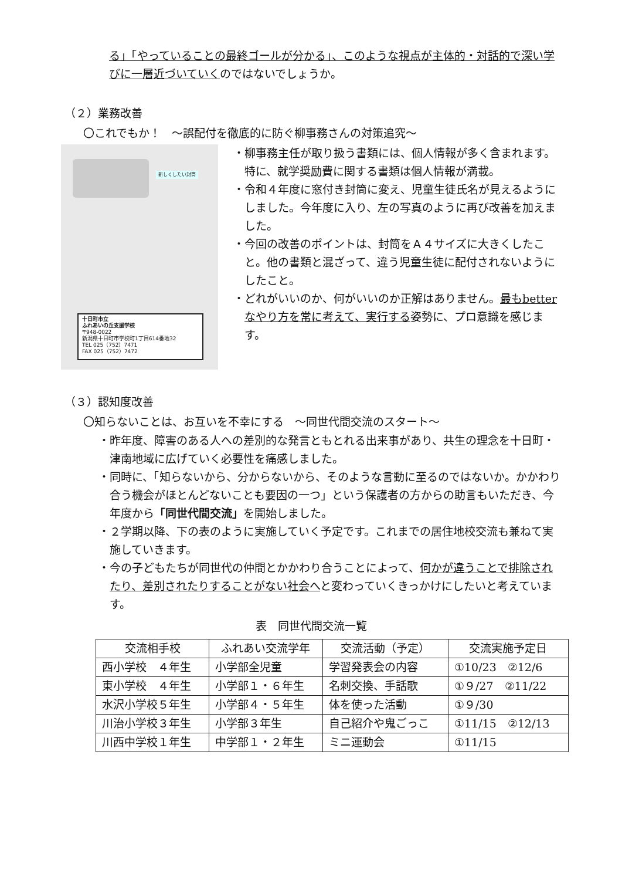る」「やっていることの最終ゴールが分かる」、このような視点が主体的・対話的で深い学びに一層近づいていくのではないでしょうか。
（２）業務改善
〇これでもか！　～誤配付を徹底的に防ぐ柳事務さんの対策追究～
新しくしたい封筒
十日町市立
ふれあいの丘支援学校
〒948-0022
新潟県十日町市学校町1丁目614番地32
TEL 025（752）7471
FAX 025（752）7472
・柳事務主任が取り扱う書類には、個人情報が多く含まれます。特に、就学奨励費に関する書類は個人情報が満載。
・令和４年度に窓付き封筒に変え、児童生徒氏名が見えるようにしました。今年度に入り、左の写真のように再び改善を加えました。
・今回の改善のポイントは、封筒をＡ４サイズに大きくしたこと。他の書類と混ざって、違う児童生徒に配付されないようにしたこと。
・どれがいいのか、何がいいのか正解はありません。最もbetterなやり方を常に考えて、実行する姿勢に、プロ意識を感じます。
（３）認知度改善
〇知らないことは、お互いを不幸にする　～同世代間交流のスタート～
・昨年度、障害のある人への差別的な発言ともとれる出来事があり、共生の理念を十日町・津南地域に広げていく必要性を痛感しました。
・同時に、「知らないから、分からないから、そのような言動に至るのではないか。かかわり合う機会がほとんどないことも要因の一つ」という保護者の方からの助言もいただき、今年度から「同世代間交流」を開始しました。
・２学期以降、下の表のように実施していく予定です。これまでの居住地校交流も兼ねて実施していきます。
・今の子どもたちが同世代の仲間とかかわり合うことによって、何かが違うことで排除されたり、差別されたりすることがない社会へと変わっていくきっかけにしたいと考えています。
表　同世代間交流一覧
| 交流相手校 | ふれあい交流学年 | 交流活動（予定） | 交流実施予定日 |
| --- | --- | --- | --- |
| 西小学校 ４年生 | 小学部全児童 | 学習発表会の内容 | ①10/23 ②12/6 |
| 東小学校 ４年生 | 小学部１・６年生 | 名刺交換、手話歌 | ①９/27 ②11/22 |
| 水沢小学校５年生 | 小学部４・５年生 | 体を使った活動 | ①９/30 |
| 川治小学校３年生 | 小学部３年生 | 自己紹介や鬼ごっこ | ①11/15 ②12/13 |
| 川西中学校１年生 | 中学部１・２年生 | ミニ運動会 | ①11/15 |